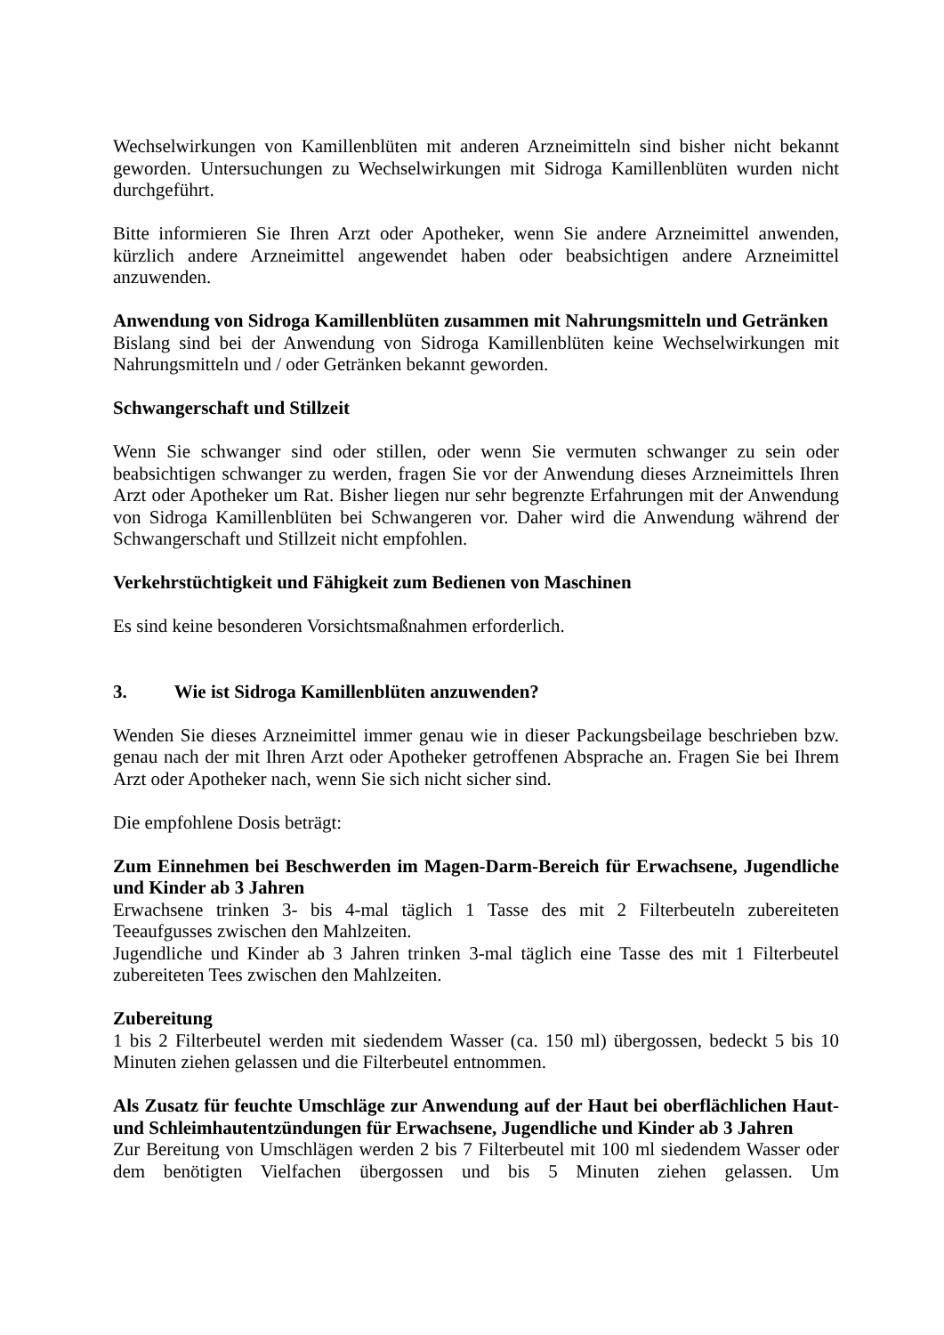Wechselwirkungen von Kamillenblüten mit anderen Arzneimitteln sind bisher nicht bekannt geworden. Untersuchungen zu Wechselwirkungen mit Sidroga Kamillenblüten wurden nicht durchgeführt.
Bitte informieren Sie Ihren Arzt oder Apotheker, wenn Sie andere Arzneimittel anwenden, kürzlich andere Arzneimittel angewendet haben oder beabsichtigen andere Arzneimittel anzuwenden.
Anwendung von Sidroga Kamillenblüten zusammen mit Nahrungsmitteln und Getränken
Bislang sind bei der Anwendung von Sidroga Kamillenblüten keine Wechselwirkungen mit Nahrungsmitteln und / oder Getränken bekannt geworden.
Schwangerschaft und Stillzeit
Wenn Sie schwanger sind oder stillen, oder wenn Sie vermuten schwanger zu sein oder beabsichtigen schwanger zu werden, fragen Sie vor der Anwendung dieses Arzneimittels Ihren Arzt oder Apotheker um Rat. Bisher liegen nur sehr begrenzte Erfahrungen mit der Anwendung von Sidroga Kamillenblüten bei Schwangeren vor. Daher wird die Anwendung während der Schwangerschaft und Stillzeit nicht empfohlen.
Verkehrstüchtigkeit und Fähigkeit zum Bedienen von Maschinen
Es sind keine besonderen Vorsichtsmaßnahmen erforderlich.
3. Wie ist Sidroga Kamillenblüten anzuwenden?
Wenden Sie dieses Arzneimittel immer genau wie in dieser Packungsbeilage beschrieben bzw. genau nach der mit Ihren Arzt oder Apotheker getroffenen Absprache an. Fragen Sie bei Ihrem Arzt oder Apotheker nach, wenn Sie sich nicht sicher sind.
Die empfohlene Dosis beträgt:
Zum Einnehmen bei Beschwerden im Magen-Darm-Bereich für Erwachsene, Jugendliche und Kinder ab 3 Jahren
Erwachsene trinken 3- bis 4-mal täglich 1 Tasse des mit 2 Filterbeuteln zubereiteten Teeaufgusses zwischen den Mahlzeiten.
Jugendliche und Kinder ab 3 Jahren trinken 3-mal täglich eine Tasse des mit 1 Filterbeutel zubereiteten Tees zwischen den Mahlzeiten.
Zubereitung
1 bis 2 Filterbeutel werden mit siedendem Wasser (ca. 150 ml) übergossen, bedeckt 5 bis 10 Minuten ziehen gelassen und die Filterbeutel entnommen.
Als Zusatz für feuchte Umschläge zur Anwendung auf der Haut bei oberflächlichen Haut- und Schleimhautentzündungen für Erwachsene, Jugendliche und Kinder ab 3 Jahren
Zur Bereitung von Umschlägen werden 2 bis 7 Filterbeutel mit 100 ml siedendem Wasser oder dem benötigten Vielfachen übergossen und bis 5 Minuten ziehen gelassen. Um